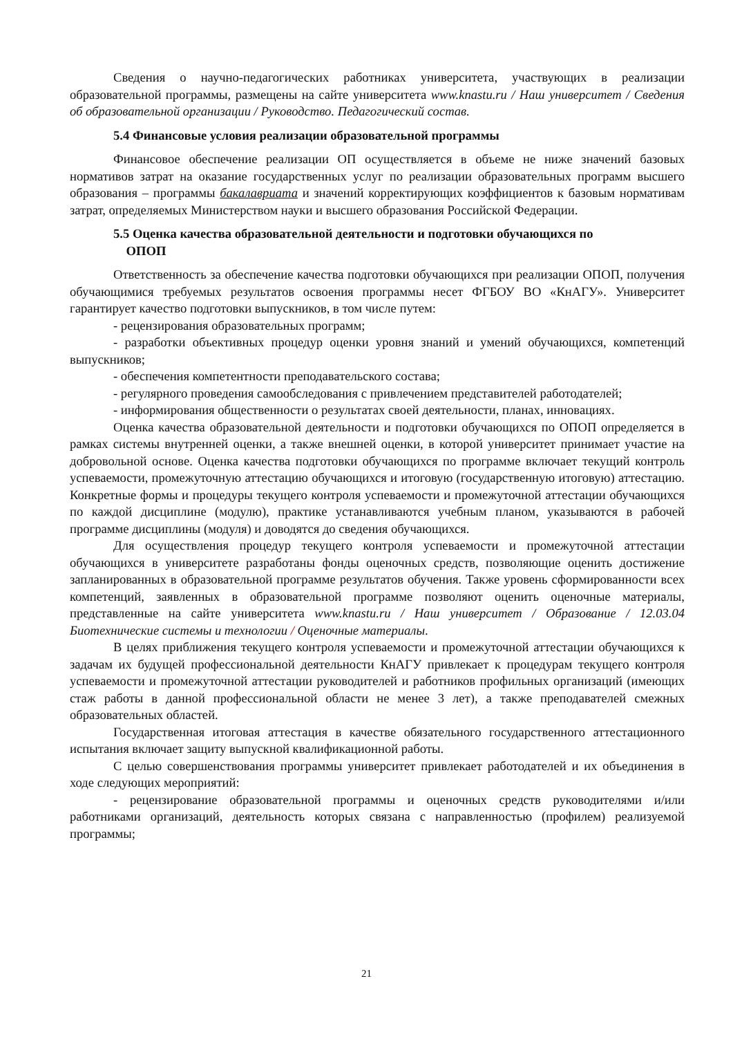Сведения о научно-педагогических работниках университета, участвующих в реализации образовательной программы, размещены на сайте университета www.knastu.ru / Наш университет / Сведения об образовательной организации / Руководство. Педагогический состав.
5.4 Финансовые условия реализации образовательной программы
Финансовое обеспечение реализации ОП осуществляется в объеме не ниже значений базовых нормативов затрат на оказание государственных услуг по реализации образовательных программ высшего образования – программы бакалавриата и значений корректирующих коэффициентов к базовым нормативам затрат, определяемых Министерством науки и высшего образования Российской Федерации.
5.5 Оценка качества образовательной деятельности и подготовки обучающихся по
ОПОП
Ответственность за обеспечение качества подготовки обучающихся при реализации ОПОП, получения обучающимися требуемых результатов освоения программы несет ФГБОУ ВО «КнАГУ». Университет гарантирует качество подготовки выпускников, в том числе путем:
- рецензирования образовательных программ;
- разработки объективных процедур оценки уровня знаний и умений обучающихся, компетенций выпускников;
- обеспечения компетентности преподавательского состава;
- регулярного проведения самообследования с привлечением представителей работодателей;
- информирования общественности о результатах своей деятельности, планах, инновациях.
Оценка качества образовательной деятельности и подготовки обучающихся по ОПОП определяется в рамках системы внутренней оценки, а также внешней оценки, в которой университет принимает участие на добровольной основе. Оценка качества подготовки обучающихся по программе включает текущий контроль успеваемости, промежуточную аттестацию обучающихся и итоговую (государственную итоговую) аттестацию. Конкретные формы и процедуры текущего контроля успеваемости и промежуточной аттестации обучающихся по каждой дисциплине (модулю), практике устанавливаются учебным планом, указываются в рабочей программе дисциплины (модуля) и доводятся до сведения обучающихся.
Для осуществления процедур текущего контроля успеваемости и промежуточной аттестации обучающихся в университете разработаны фонды оценочных средств, позволяющие оценить достижение запланированных в образовательной программе результатов обучения. Также уровень сформированности всех компетенций, заявленных в образовательной программе позволяют оценить оценочные материалы, представленные на сайте университета www.knastu.ru / Наш университет / Образование / 12.03.04 Биотехнические системы и технологии / Оценочные материалы.
В целях приближения текущего контроля успеваемости и промежуточной аттестации обучающихся к задачам их будущей профессиональной деятельности КнАГУ привлекает к процедурам текущего контроля успеваемости и промежуточной аттестации руководителей и работников профильных организаций (имеющих стаж работы в данной профессиональной области не менее 3 лет), а также преподавателей смежных образовательных областей.
Государственная итоговая аттестация в качестве обязательного государственного аттестационного испытания включает защиту выпускной квалификационной работы.
С целью совершенствования программы университет привлекает работодателей и их объединения в ходе следующих мероприятий:
- рецензирование образовательной программы и оценочных средств руководителями и/или работниками организаций, деятельность которых связана с направленностью (профилем) реализуемой программы;
21